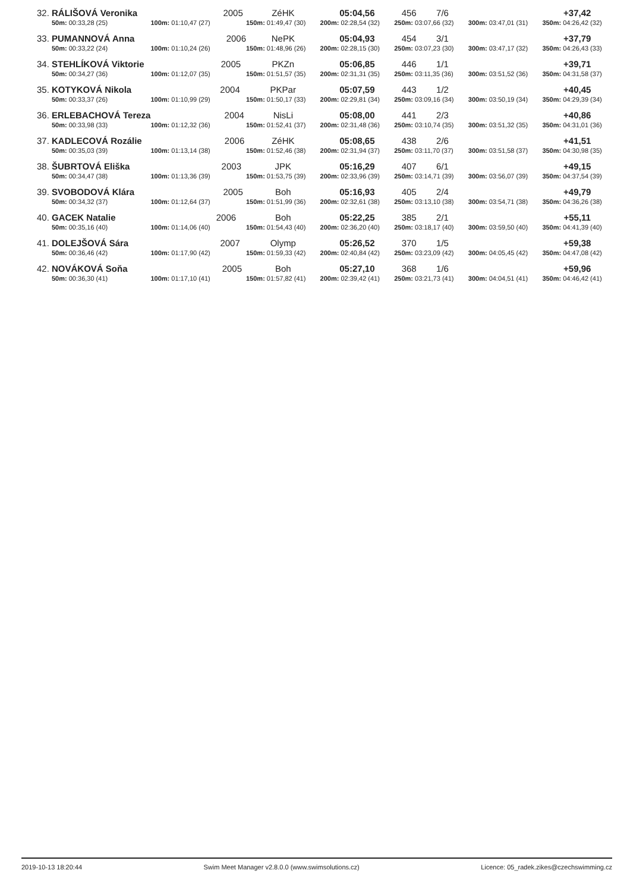| 32. | RÁLIŠOVÁ Veronika 2005 | | ZéHK | 05:04,56 | 456 7/6 | | +37,42 |
| | 50m: 00:33,28 (25) | 100m: 01:10,47 (27) | 150m: 01:49,47 (30) | 200m: 02:28,54 (32) | 250m: 03:07,66 (32) | 300m: 03:47,01 (31) | 350m: 04:26,42 (32) |
| 33. | PUMANNOVÁ Anna 2006 | | NePK | 05:04,93 | 454 3/1 | | +37,79 |
| | 50m: 00:33,22 (24) | 100m: 01:10,24 (26) | 150m: 01:48,96 (26) | 200m: 02:28,15 (30) | 250m: 03:07,23 (30) | 300m: 03:47,17 (32) | 350m: 04:26,43 (33) |
| 34. | STEHLÍKOVÁ Viktorie 2005 | | PKZn | 05:06,85 | 446 1/1 | | +39,71 |
| | 50m: 00:34,27 (36) | 100m: 01:12,07 (35) | 150m: 01:51,57 (35) | 200m: 02:31,31 (35) | 250m: 03:11,35 (36) | 300m: 03:51,52 (36) | 350m: 04:31,58 (37) |
| 35. | KOTYKOVÁ Nikola 2004 | | PKPar | 05:07,59 | 443 1/2 | | +40,45 |
| | 50m: 00:33,37 (26) | 100m: 01:10,99 (29) | 150m: 01:50,17 (33) | 200m: 02:29,81 (34) | 250m: 03:09,16 (34) | 300m: 03:50,19 (34) | 350m: 04:29,39 (34) |
| 36. | ERLEBACHOVÁ Tereza 2004 | | NisLi | 05:08,00 | 441 2/3 | | +40,86 |
| | 50m: 00:33,98 (33) | 100m: 01:12,32 (36) | 150m: 01:52,41 (37) | 200m: 02:31,48 (36) | 250m: 03:10,74 (35) | 300m: 03:51,32 (35) | 350m: 04:31,01 (36) |
| 37. | KADLECOVÁ Rozálie 2006 | | ZéHK | 05:08,65 | 438 2/6 | | +41,51 |
| | 50m: 00:35,03 (39) | 100m: 01:13,14 (38) | 150m: 01:52,46 (38) | 200m: 02:31,94 (37) | 250m: 03:11,70 (37) | 300m: 03:51,58 (37) | 350m: 04:30,98 (35) |
| 38. | ŠUBRTOVÁ Eliška 2003 | | JPK | 05:16,29 | 407 6/1 | | +49,15 |
| | 50m: 00:34,47 (38) | 100m: 01:13,36 (39) | 150m: 01:53,75 (39) | 200m: 02:33,96 (39) | 250m: 03:14,71 (39) | 300m: 03:56,07 (39) | 350m: 04:37,54 (39) |
| 39. | SVOBODOVÁ Klára 2005 | | Boh | 05:16,93 | 405 2/4 | | +49,79 |
| | 50m: 00:34,32 (37) | 100m: 01:12,64 (37) | 150m: 01:51,99 (36) | 200m: 02:32,61 (38) | 250m: 03:13,10 (38) | 300m: 03:54,71 (38) | 350m: 04:36,26 (38) |
| 40. | GACEK Natalie 2006 | | Boh | 05:22,25 | 385 2/1 | | +55,11 |
| | 50m: 00:35,16 (40) | 100m: 01:14,06 (40) | 150m: 01:54,43 (40) | 200m: 02:36,20 (40) | 250m: 03:18,17 (40) | 300m: 03:59,50 (40) | 350m: 04:41,39 (40) |
| 41. | DOLEJŠOVÁ Sára 2007 | | Olymp | 05:26,52 | 370 1/5 | | +59,38 |
| | 50m: 00:36,46 (42) | 100m: 01:17,90 (42) | 150m: 01:59,33 (42) | 200m: 02:40,84 (42) | 250m: 03:23,09 (42) | 300m: 04:05,45 (42) | 350m: 04:47,08 (42) |
| 42. | NOVÁKOVÁ Soňa 2005 | | Boh | 05:27,10 | 368 1/6 | | +59,96 |
| | 50m: 00:36,30 (41) | 100m: 01:17,10 (41) | 150m: 01:57,82 (41) | 200m: 02:39,42 (41) | 250m: 03:21,73 (41) | 300m: 04:04,51 (41) | 350m: 04:46,42 (41) |
2019-10-13 18:20:44 Swim Meet Manager v2.8.0.0 (www.swimsolutions.cz) Licence: 05_radek.zikes@czechswimming.cz